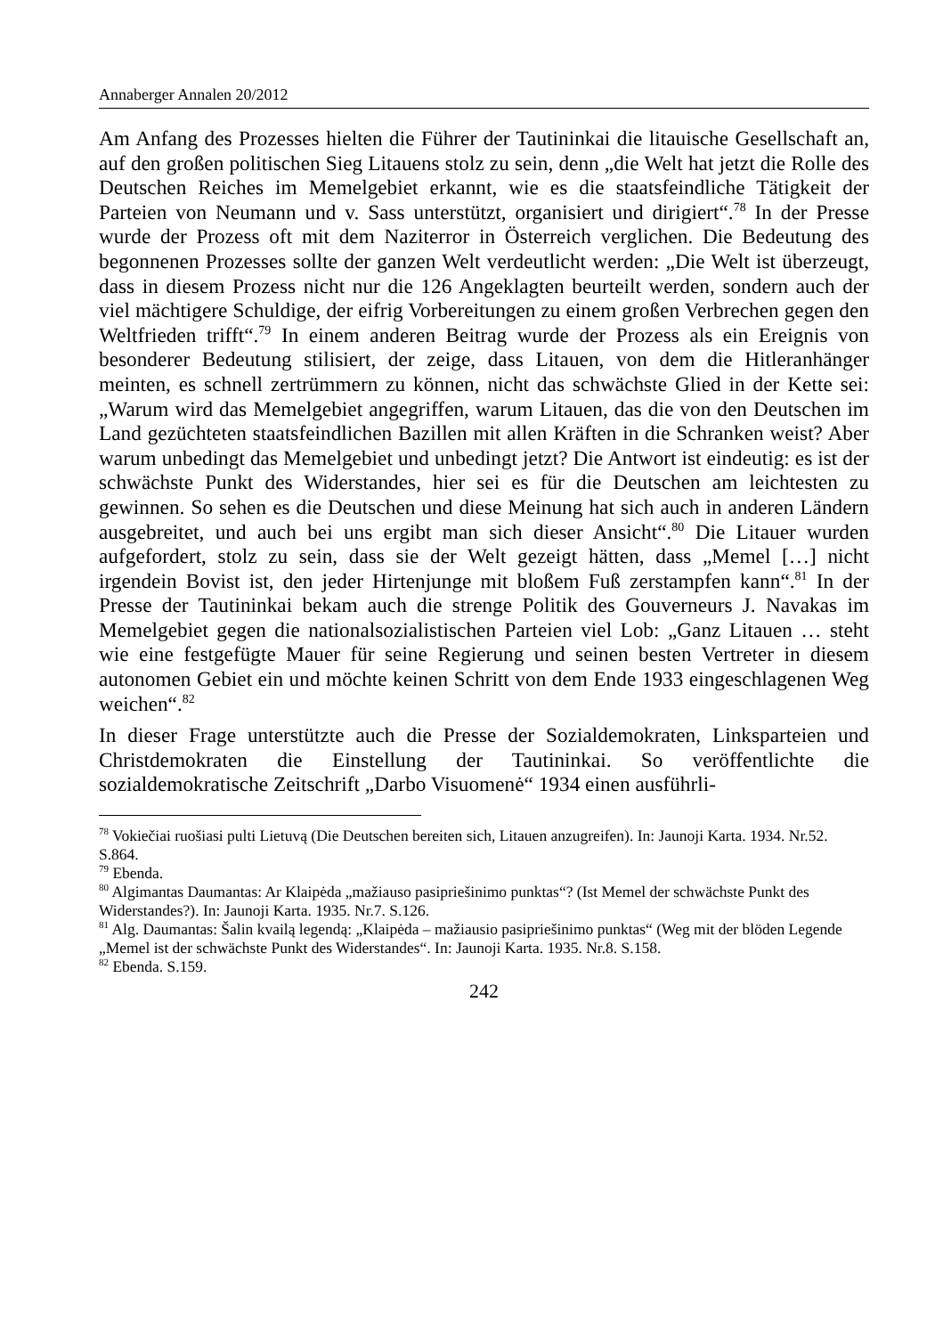Annaberger Annalen 20/2012
Am Anfang des Prozesses hielten die Führer der Tautininkai die litauische Gesellschaft an, auf den großen politischen Sieg Litauens stolz zu sein, denn „die Welt hat jetzt die Rolle des Deutschen Reiches im Memelgebiet erkannt, wie es die staatsfeindliche Tätigkeit der Parteien von Neumann und v. Sass unterstützt, organisiert und dirigiert“.<sup>78</sup> In der Presse wurde der Prozess oft mit dem Naziterror in Österreich verglichen. Die Bedeutung des begonnenen Prozesses sollte der ganzen Welt verdeutlicht werden: „Die Welt ist überzeugt, dass in diesem Prozess nicht nur die 126 Angeklagten beurteilt werden, sondern auch der viel mächtigere Schuldige, der eifrig Vorbereitungen zu einem großen Verbrechen gegen den Weltfrieden trifft“.<sup>79</sup> In einem anderen Beitrag wurde der Prozess als ein Ereignis von besonderer Bedeutung stilisiert, der zeige, dass Litauen, von dem die Hitleranhänger meinten, es schnell zertrümmern zu können, nicht das schwächste Glied in der Kette sei: „Warum wird das Memelgebiet angegriffen, warum Litauen, das die von den Deutschen im Land gezüchteten staatsfeindlichen Bazillen mit allen Kräften in die Schranken weist? Aber warum unbedingt das Memelgebiet und unbedingt jetzt? Die Antwort ist eindeutig: es ist der schwächste Punkt des Widerstandes, hier sei es für die Deutschen am leichtesten zu gewinnen. So sehen es die Deutschen und diese Meinung hat sich auch in anderen Ländern ausgebreitet, und auch bei uns ergibt man sich dieser Ansicht“.<sup>80</sup> Die Litauer wurden aufgefordert, stolz zu sein, dass sie der Welt gezeigt hätten, dass „Memel […] nicht irgendein Bovist ist, den jeder Hirtenjunge mit bloßem Fuß zerstampfen kann“.<sup>81</sup> In der Presse der Tautininkai bekam auch die strenge Politik des Gouverneurs J. Navakas im Memelgebiet gegen die nationalsozialistischen Parteien viel Lob: „Ganz Litauen … steht wie eine festgefügte Mauer für seine Regierung und seinen besten Vertreter in diesem autonomen Gebiet ein und möchte keinen Schritt von dem Ende 1933 eingeschlagenen Weg weichen“.<sup>82</sup>
In dieser Frage unterstützte auch die Presse der Sozialdemokraten, Linksparteien und Christdemokraten die Einstellung der Tautininkai. So veröffentlichte die sozialdemokratische Zeitschrift „Darbo Visuomenė“ 1934 einen ausführli-
<sup>78</sup> Vokiečiai ruošiasi pulti Lietuvą (Die Deutschen bereiten sich, Litauen anzugreifen). In: Jaunoji Karta. 1934. Nr.52. S.864.
<sup>79</sup> Ebenda.
<sup>80</sup> Algimantas Daumantas: Ar Klaipėda „mažiauso pasipriešinimo punktas“? (Ist Memel der schwächste Punkt des Widerstandes?). In: Jaunoji Karta. 1935. Nr.7. S.126.
<sup>81</sup> Alg. Daumantas: Šalin kvailą legendą: „Klaipėda – mažiausio pasipriešinimo punktas“ (Weg mit der blöden Legende „Memel ist der schwächste Punkt des Widerstandes“. In: Jaunoji Karta. 1935. Nr.8. S.158.
<sup>82</sup> Ebenda. S.159.
242